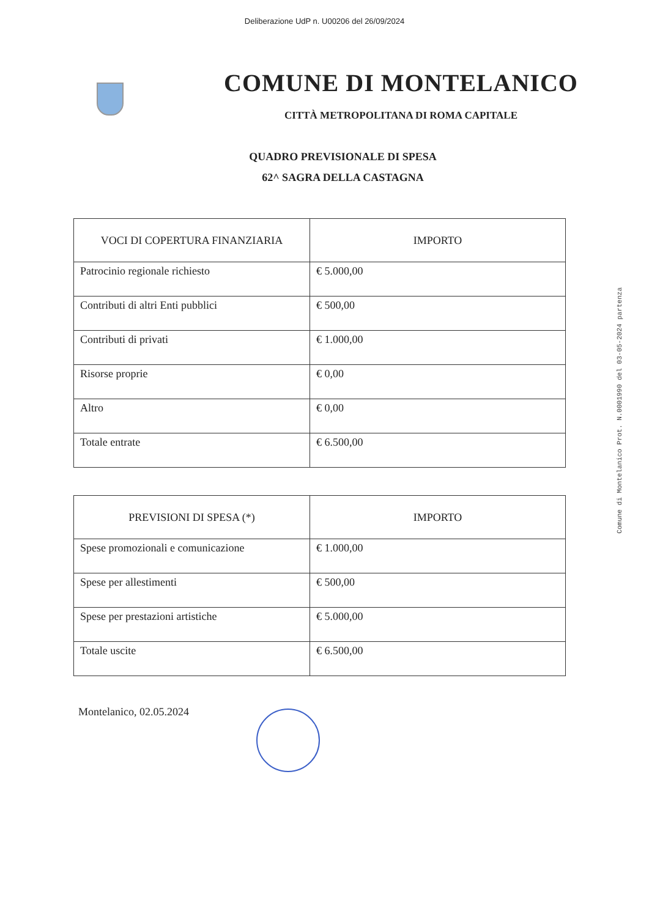Deliberazione UdP n. U00206 del 26/09/2024
COMUNE DI MONTELANICO
CITTÀ METROPOLITANA DI ROMA CAPITALE
QUADRO PREVISIONALE DI SPESA
62^ SAGRA DELLA CASTAGNA
| VOCI DI COPERTURA FINANZIARIA | IMPORTO |
| --- | --- |
| Patrocinio regionale richiesto | € 5.000,00 |
| Contributi di altri Enti pubblici | € 500,00 |
| Contributi di privati | € 1.000,00 |
| Risorse proprie | € 0,00 |
| Altro | € 0,00 |
| Totale entrate | € 6.500,00 |
| PREVISIONI DI SPESA (*) | IMPORTO |
| --- | --- |
| Spese promozionali e comunicazione | € 1.000,00 |
| Spese per allestimenti | € 500,00 |
| Spese per prestazioni artistiche | € 5.000,00 |
| Totale uscite | € 6.500,00 |
Montelanico, 02.05.2024
Comune di Montelanico Prot. N.0001990 del 03-05-2024 partenza